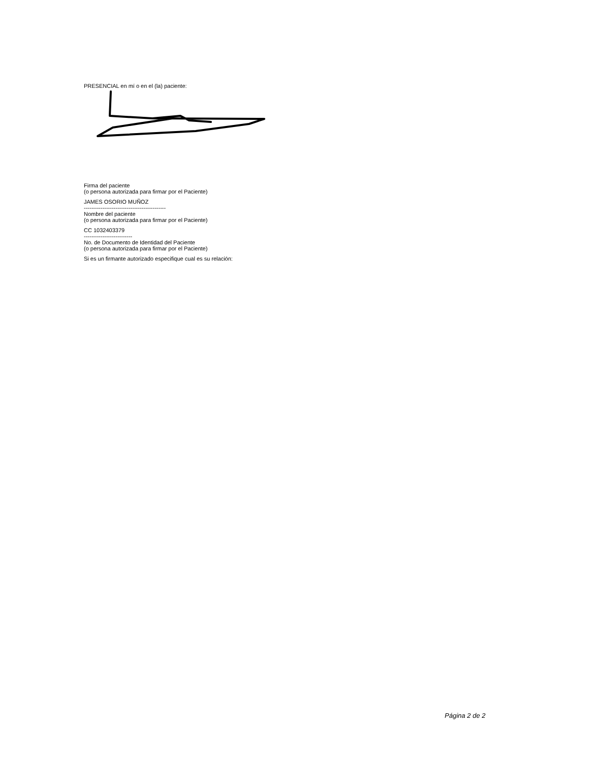PRESENCIAL en mí o en el (la) paciente:
Firma del paciente
(o persona autorizada para firmar por el Paciente)
JAMES OSORIO MUÑOZ
--------------------------------------------
Nombre del paciente
(o persona autorizada para firmar por el Paciente)
CC 1032403379
--------------------------
No. de Documento de Identidad del Paciente
(o persona autorizada para firmar por el Paciente)
Si es un firmante autorizado especifique cual es su relación:
Página 2 de 2